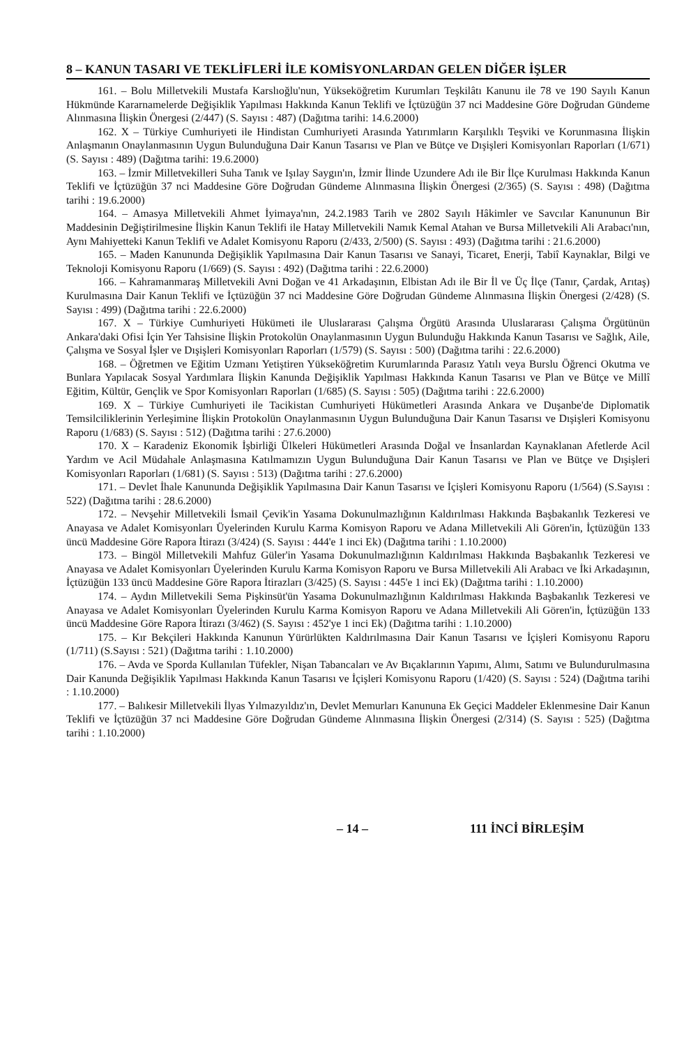8 – KANUN TASARI VE TEKLİFLERİ İLE KOMİSYONLARDAN GELEN DİĞER İŞLER
161. – Bolu Milletvekili Mustafa Karslıoğlu'nun, Yükseköğretim Kurumları Teşkilâtı Kanunu ile 78 ve 190 Sayılı Kanun Hükmünde Kararnamelerde Değişiklik Yapılması Hakkında Kanun Teklifi ve İçtüzüğün 37 nci Maddesine Göre Doğrudan Gündeme Alınmasına İlişkin Önergesi (2/447) (S. Sayısı : 487) (Dağıtma tarihi: 14.6.2000)
162. X – Türkiye Cumhuriyeti ile Hindistan Cumhuriyeti Arasında Yatırımların Karşılıklı Teşviki ve Korunmasına İlişkin Anlaşmanın Onaylanmasının Uygun Bulunduğuna Dair Kanun Tasarısı ve Plan ve Bütçe ve Dışişleri Komisyonları Raporları (1/671) (S. Sayısı : 489) (Dağıtma tarihi: 19.6.2000)
163. – İzmir Milletvekilleri Suha Tanık ve Işılay Saygın'ın, İzmir İlinde Uzundere Adı ile Bir İlçe Kurulması Hakkında Kanun Teklifi ve İçtüzüğün 37 nci Maddesine Göre Doğrudan Gündeme Alınmasına İlişkin Önergesi (2/365) (S. Sayısı : 498) (Dağıtma tarihi : 19.6.2000)
164. – Amasya Milletvekili Ahmet İyimaya'nın, 24.2.1983 Tarih ve 2802 Sayılı Hâkimler ve Savcılar Kanununun Bir Maddesinin Değiştirilmesine İlişkin Kanun Teklifi ile Hatay Milletvekili Namık Kemal Atahan ve Bursa Milletvekili Ali Arabacı'nın, Aynı Mahiyetteki Kanun Teklifi ve Adalet Komisyonu Raporu (2/433, 2/500) (S. Sayısı : 493) (Dağıtma tarihi : 21.6.2000)
165. – Maden Kanununda Değişiklik Yapılmasına Dair Kanun Tasarısı ve Sanayi, Ticaret, Enerji, Tabiî Kaynaklar, Bilgi ve Teknoloji Komisyonu Raporu (1/669) (S. Sayısı : 492) (Dağıtma tarihi : 22.6.2000)
166. – Kahramanmaraş Milletvekili Avni Doğan ve 41 Arkadaşının, Elbistan Adı ile Bir İl ve Üç İlçe (Tanır, Çardak, Arıtaş) Kurulmasına Dair Kanun Teklifi ve İçtüzüğün 37 nci Maddesine Göre Doğrudan Gündeme Alınmasına İlişkin Önergesi (2/428) (S. Sayısı : 499) (Dağıtma tarihi : 22.6.2000)
167. X – Türkiye Cumhuriyeti Hükümeti ile Uluslararası Çalışma Örgütü Arasında Uluslararası Çalışma Örgütünün Ankara'daki Ofisi İçin Yer Tahsisine İlişkin Protokolün Onaylanmasının Uygun Bulunduğu Hakkında Kanun Tasarısı ve Sağlık, Aile, Çalışma ve Sosyal İşler ve Dışişleri Komisyonları Raporları (1/579) (S. Sayısı : 500) (Dağıtma tarihi : 22.6.2000)
168. – Öğretmen ve Eğitim Uzmanı Yetiştiren Yükseköğretim Kurumlarında Parasız Yatılı veya Burslu Öğrenci Okutma ve Bunlara Yapılacak Sosyal Yardımlara İlişkin Kanunda Değişiklik Yapılması Hakkında Kanun Tasarısı ve Plan ve Bütçe ve Millî Eğitim, Kültür, Gençlik ve Spor Komisyonları Raporları (1/685) (S. Sayısı : 505) (Dağıtma tarihi : 22.6.2000)
169. X – Türkiye Cumhuriyeti ile Tacikistan Cumhuriyeti Hükümetleri Arasında Ankara ve Duşanbe'de Diplomatik Temsilciliklerinin Yerleşimine İlişkin Protokolün Onaylanmasının Uygun Bulunduğuna Dair Kanun Tasarısı ve Dışişleri Komisyonu Raporu (1/683) (S. Sayısı : 512) (Dağıtma tarihi : 27.6.2000)
170. X – Karadeniz Ekonomik İşbirliği Ülkeleri Hükümetleri Arasında Doğal ve İnsanlardan Kaynaklanan Afetlerde Acil Yardım ve Acil Müdahale Anlaşmasına Katılmamızın Uygun Bulunduğuna Dair Kanun Tasarısı ve Plan ve Bütçe ve Dışişleri Komisyonları Raporları (1/681) (S. Sayısı : 513) (Dağıtma tarihi : 27.6.2000)
171. – Devlet İhale Kanununda Değişiklik Yapılmasına Dair Kanun Tasarısı ve İçişleri Komisyonu Raporu (1/564) (S.Sayısı : 522) (Dağıtma tarihi : 28.6.2000)
172. – Nevşehir Milletvekili İsmail Çevik'in Yasama Dokunulmazlığının Kaldırılması Hakkında Başbakanlık Tezkeresi ve Anayasa ve Adalet Komisyonları Üyelerinden Kurulu Karma Komisyon Raporu ve Adana Milletvekili Ali Gören'in, İçtüzüğün 133 üncü Maddesine Göre Rapora İtirazı (3/424) (S. Sayısı : 444'e 1 inci Ek) (Dağıtma tarihi : 1.10.2000)
173. – Bingöl Milletvekili Mahfuz Güler'in Yasama Dokunulmazlığının Kaldırılması Hakkında Başbakanlık Tezkeresi ve Anayasa ve Adalet Komisyonları Üyelerinden Kurulu Karma Komisyon Raporu ve Bursa Milletvekili Ali Arabacı ve İki Arkadaşının, İçtüzüğün 133 üncü Maddesine Göre Rapora İtirazları (3/425) (S. Sayısı : 445'e 1 inci Ek) (Dağıtma tarihi : 1.10.2000)
174. – Aydın Milletvekili Sema Pişkinsüt'ün Yasama Dokunulmazlığının Kaldırılması Hakkında Başbakanlık Tezkeresi ve Anayasa ve Adalet Komisyonları Üyelerinden Kurulu Karma Komisyon Raporu ve Adana Milletvekili Ali Gören'in, İçtüzüğün 133 üncü Maddesine Göre Rapora İtirazı (3/462) (S. Sayısı : 452'ye 1 inci Ek) (Dağıtma tarihi : 1.10.2000)
175. – Kır Bekçileri Hakkında Kanunun Yürürlükten Kaldırılmasına Dair Kanun Tasarısı ve İçişleri Komisyonu Raporu (1/711) (S.Sayısı : 521) (Dağıtma tarihi : 1.10.2000)
176. – Avda ve Sporda Kullanılan Tüfekler, Nişan Tabancaları ve Av Bıçaklarının Yapımı, Alımı, Satımı ve Bulundurulmasına Dair Kanunda Değişiklik Yapılması Hakkında Kanun Tasarısı ve İçişleri Komisyonu Raporu (1/420) (S. Sayısı : 524) (Dağıtma tarihi : 1.10.2000)
177. – Balıkesir Milletvekili İlyas Yılmazyıldız'ın, Devlet Memurları Kanununa Ek Geçici Maddeler Eklenmesine Dair Kanun Teklifi ve İçtüzüğün 37 nci Maddesine Göre Doğrudan Gündeme Alınmasına İlişkin Önergesi (2/314) (S. Sayısı : 525) (Dağıtma tarihi : 1.10.2000)
– 14 – 111 İNCİ BİRLEŞİM